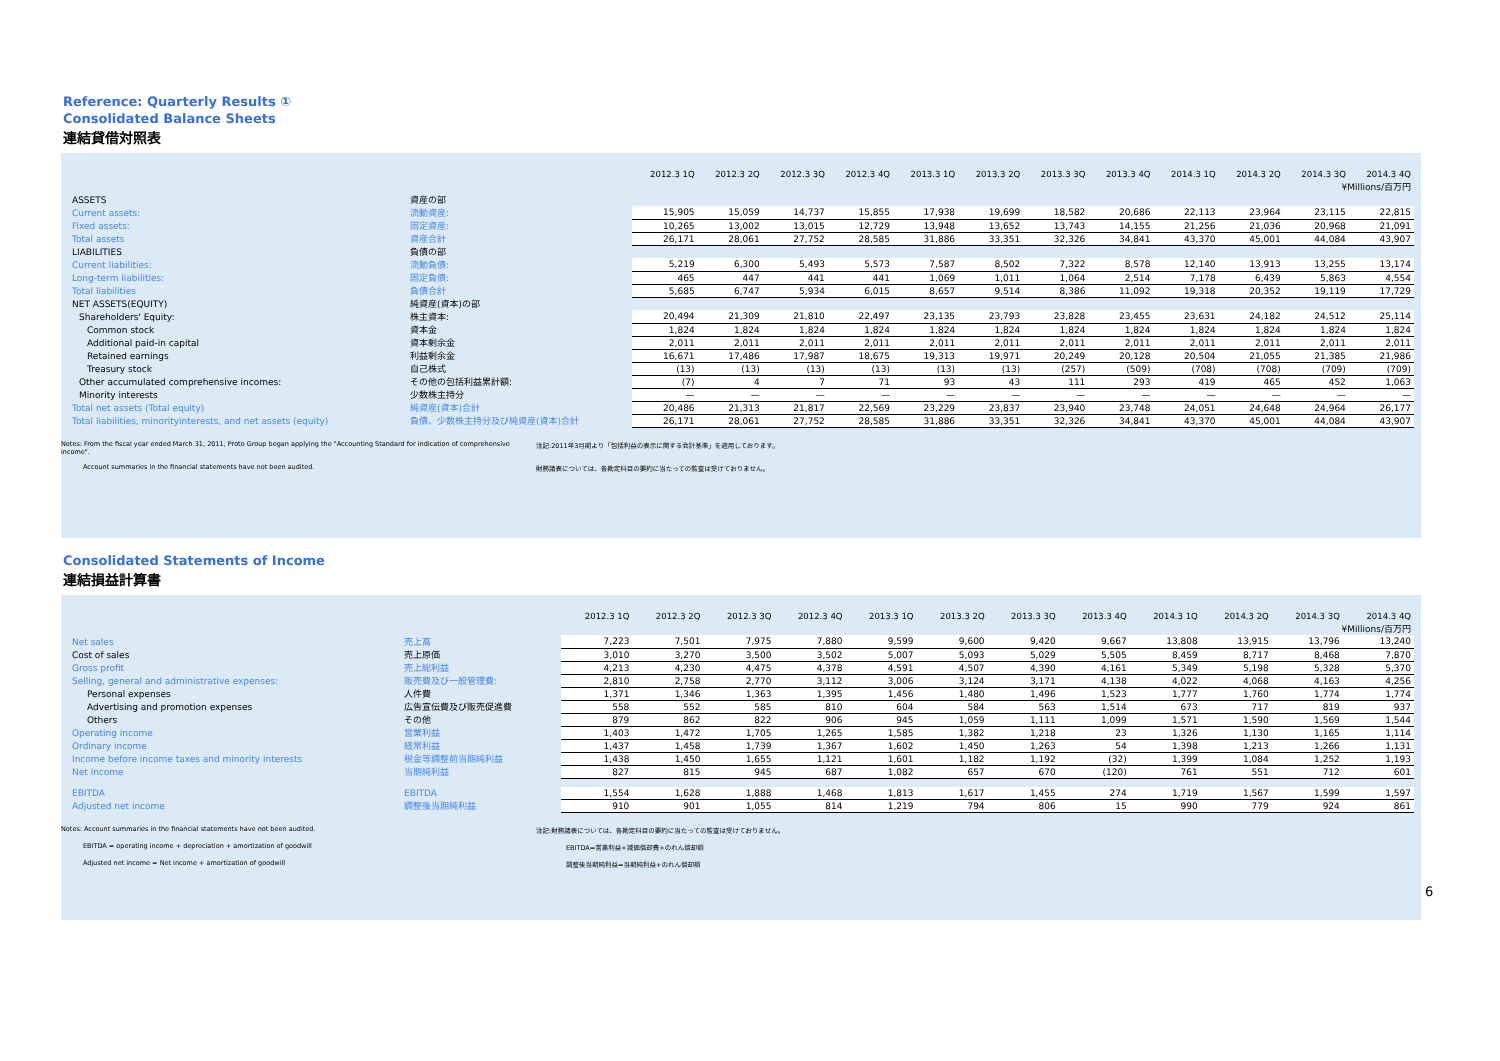Reference: Quarterly Results ①
Consolidated Balance Sheets
連結貸借対照表
| | | 2012.3 1Q | 2012.3 2Q | 2012.3 3Q | 2012.3 4Q | 2013.3 1Q | 2013.3 2Q | 2013.3 3Q | 2013.3 4Q | 2014.3 1Q | 2014.3 2Q | 2014.3 3Q | 2014.3 4Q |
| --- | --- | --- | --- | --- | --- | --- | --- | --- | --- | --- | --- | --- | --- |
| | | ¥Millions/百万円 | | | | | | | | | | | |
| ASSETS | 資産の部 | | | | | | | | | | | | |
| Current assets: | 流動資産: | 15,905 | 15,059 | 14,737 | 15,855 | 17,938 | 19,699 | 18,582 | 20,686 | 22,113 | 23,964 | 23,115 | 22,815 |
| Fixed assets: | 固定資産: | 10,265 | 13,002 | 13,015 | 12,729 | 13,948 | 13,652 | 13,743 | 14,155 | 21,256 | 21,036 | 20,968 | 21,091 |
| Total assets | 資産合計 | 26,171 | 28,061 | 27,752 | 28,585 | 31,886 | 33,351 | 32,326 | 34,841 | 43,370 | 45,001 | 44,084 | 43,907 |
| LIABILITIES | 負債の部 | | | | | | | | | | | | |
| Current liabilities: | 流動負債: | 5,219 | 6,300 | 5,493 | 5,573 | 7,587 | 8,502 | 7,322 | 8,578 | 12,140 | 13,913 | 13,255 | 13,174 |
| Long-term liabilities: | 固定負債: | 465 | 447 | 441 | 441 | 1,069 | 1,011 | 1,064 | 2,514 | 7,178 | 6,439 | 5,863 | 4,554 |
| Total liabilities | 負債合計 | 5,685 | 6,747 | 5,934 | 6,015 | 8,657 | 9,514 | 8,386 | 11,092 | 19,318 | 20,352 | 19,119 | 17,729 |
| NET ASSETS(EQUITY) | 純資産(資本)の部 | | | | | | | | | | | | |
| Shareholders' Equity: | 株主資本: | 20,494 | 21,309 | 21,810 | 22,497 | 23,135 | 23,793 | 23,828 | 23,455 | 23,631 | 24,182 | 24,512 | 25,114 |
| Common stock | 資本金 | 1,824 | 1,824 | 1,824 | 1,824 | 1,824 | 1,824 | 1,824 | 1,824 | 1,824 | 1,824 | 1,824 | 1,824 |
| Additional paid-in capital | 資本剰余金 | 2,011 | 2,011 | 2,011 | 2,011 | 2,011 | 2,011 | 2,011 | 2,011 | 2,011 | 2,011 | 2,011 | 2,011 |
| Retained earnings | 利益剰余金 | 16,671 | 17,486 | 17,987 | 18,675 | 19,313 | 19,971 | 20,249 | 20,128 | 20,504 | 21,055 | 21,385 | 21,986 |
| Treasury stock | 自己株式 | (13) | (13) | (13) | (13) | (13) | (13) | (257) | (509) | (708) | (708) | (709) | (709) |
| Other accumulated comprehensive incomes: | その他の包括利益累計額: | (7) | 4 | 7 | 71 | 93 | 43 | 111 | 293 | 419 | 465 | 452 | 1,063 |
| Minority interests | 少数株主持分 | — | — | — | — | — | — | — | — | — | — | — | — |
| Total net assets (Total equity) | 純資産(資本)合計 | 20,486 | 21,313 | 21,817 | 22,569 | 23,229 | 23,837 | 23,940 | 23,748 | 24,051 | 24,648 | 24,964 | 26,177 |
| Total liabilities, minorityinterests, and net assets (equity) | 負債、少数株主持分及び純資産(資本)合計 | 26,171 | 28,061 | 27,752 | 28,585 | 31,886 | 33,351 | 32,326 | 34,841 | 43,370 | 45,001 | 44,084 | 43,907 |
Notes: From the fiscal year ended March 31, 2011, Proto Group began applying the "Accounting Standard for indication of comprehensive income". 注記:2011年3月期より「包括利益の表示に関する会計基準」を適用しております。
Account summaries in the financial statements have not been audited. 財務諸表については、各勘定科目の要約に当たっての監査は受けておりません。
Consolidated Statements of Income
連結損益計算書
| | | 2012.3 1Q | 2012.3 2Q | 2012.3 3Q | 2012.3 4Q | 2013.3 1Q | 2013.3 2Q | 2013.3 3Q | 2013.3 4Q | 2014.3 1Q | 2014.3 2Q | 2014.3 3Q | 2014.3 4Q |
| --- | --- | --- | --- | --- | --- | --- | --- | --- | --- | --- | --- | --- | --- |
| | | ¥Millions/百万円 | | | | | | | | | | | |
| Net sales | 売上高 | 7,223 | 7,501 | 7,975 | 7,880 | 9,599 | 9,600 | 9,420 | 9,667 | 13,808 | 13,915 | 13,796 | 13,240 |
| Cost of sales | 売上原価 | 3,010 | 3,270 | 3,500 | 3,502 | 5,007 | 5,093 | 5,029 | 5,505 | 8,459 | 8,717 | 8,468 | 7,870 |
| Gross profit | 売上総利益 | 4,213 | 4,230 | 4,475 | 4,378 | 4,591 | 4,507 | 4,390 | 4,161 | 5,349 | 5,198 | 5,328 | 5,370 |
| Selling, general and administrative expenses: | 販売費及び一般管理費: | 2,810 | 2,758 | 2,770 | 3,112 | 3,006 | 3,124 | 3,171 | 4,138 | 4,022 | 4,068 | 4,163 | 4,256 |
| Personal expenses | 人件費 | 1,371 | 1,346 | 1,363 | 1,395 | 1,456 | 1,480 | 1,496 | 1,523 | 1,777 | 1,760 | 1,774 | 1,774 |
| Advertising and promotion expenses | 広告宣伝費及び販売促進費 | 558 | 552 | 585 | 810 | 604 | 584 | 563 | 1,514 | 673 | 717 | 819 | 937 |
| Others | その他 | 879 | 862 | 822 | 906 | 945 | 1,059 | 1,111 | 1,099 | 1,571 | 1,590 | 1,569 | 1,544 |
| Operating income | 営業利益 | 1,403 | 1,472 | 1,705 | 1,265 | 1,585 | 1,382 | 1,218 | 23 | 1,326 | 1,130 | 1,165 | 1,114 |
| Ordinary income | 経常利益 | 1,437 | 1,458 | 1,739 | 1,367 | 1,602 | 1,450 | 1,263 | 54 | 1,398 | 1,213 | 1,266 | 1,131 |
| Income before income taxes and minority interests | 税金等調整前当期純利益 | 1,438 | 1,450 | 1,655 | 1,121 | 1,601 | 1,182 | 1,192 | (32) | 1,399 | 1,084 | 1,252 | 1,193 |
| Net income | 当期純利益 | 827 | 815 | 945 | 687 | 1,082 | 657 | 670 | (120) | 761 | 551 | 712 | 601 |
| EBITDA | EBITDA | 1,554 | 1,628 | 1,888 | 1,468 | 1,813 | 1,617 | 1,455 | 274 | 1,719 | 1,567 | 1,599 | 1,597 |
| Adjusted net income | 調整後当期純利益 | 910 | 901 | 1,055 | 814 | 1,219 | 794 | 806 | 15 | 990 | 779 | 924 | 861 |
Notes: Account summaries in the financial statements have not been audited. 注記:財務諸表については、各勘定科目の要約に当たっての監査は受けておりません。
EBITDA = operating income + depreciation + amortization of goodwill EBITDA=営業利益+減価償却費+のれん償却額
Adjusted net income = Net income + amortization of goodwill 調整後当期純利益=当期純利益+のれん償却額
6